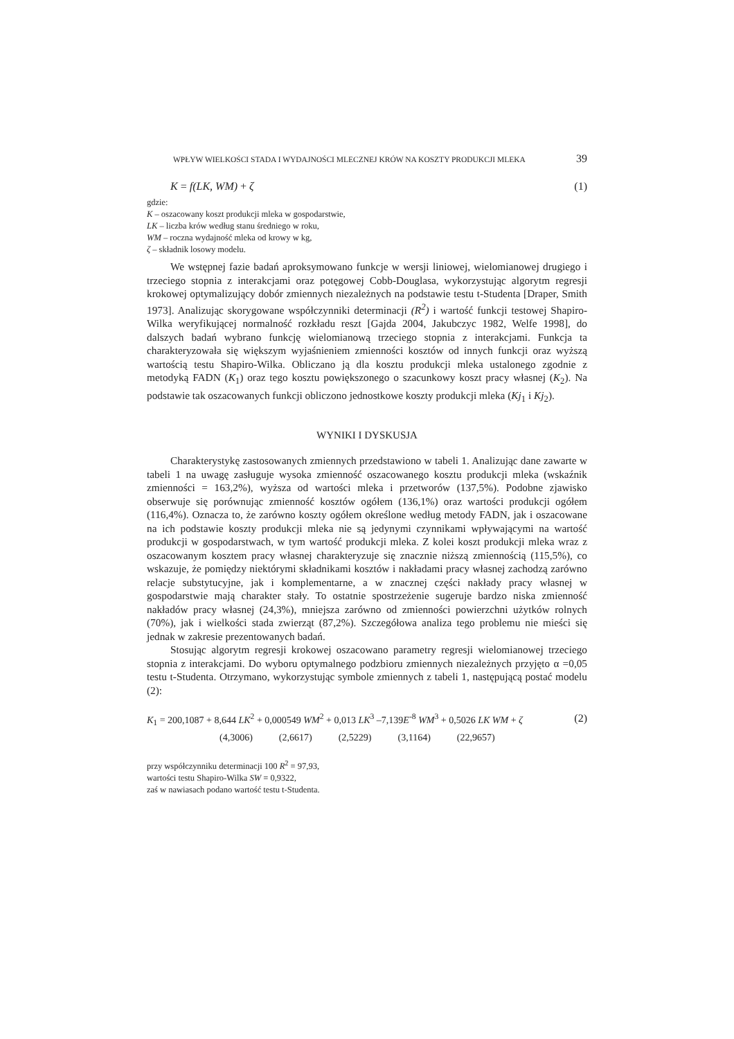WPŁYW WIELKOŚCI STADA I WYDAJNOŚCI MLECZNEJ KRÓW NA KOSZTY PRODUKCJI MLEKA 39
K = f(LK, WM) + ζ (1)
gdzie:
K – oszacowany koszt produkcji mleka w gospodarstwie,
LK – liczba krów według stanu średniego w roku,
WM – roczna wydajność mleka od krowy w kg,
ζ – składnik losowy modelu.
We wstępnej fazie badań aproksymowano funkcje w wersji liniowej, wielomianowej drugiego i trzeciego stopnia z interakcjami oraz potęgowej Cobb-Douglasa, wykorzystując algorytm regresji krokowej optymalizujący dobór zmiennych niezależnych na podstawie testu t-Studenta [Draper, Smith 1973]. Analizując skorygowane współczynniki determinacji (R<sup>2</sup>) i wartość funkcji testowej Shapiro-Wilka weryfikującej normalność rozkładu reszt [Gajda 2004, Jakubczyc 1982, Welfe 1998], do dalszych badań wybrano funkcję wielomianową trzeciego stopnia z interakcjami. Funkcja ta charakteryzowała się większym wyjaśnieniem zmienności kosztów od innych funkcji oraz wyższą wartością testu Shapiro-Wilka. Obliczano ją dla kosztu produkcji mleka ustalonego zgodnie z metodyką FADN (K<sub>1</sub>) oraz tego kosztu powiększonego o szacunkowy koszt pracy własnej (K<sub>2</sub>). Na podstawie tak oszacowanych funkcji obliczono jednostkowe koszty produkcji mleka (Kj<sub>1</sub> i Kj<sub>2</sub>).
WYNIKI I DYSKUSJA
Charakterystykę zastosowanych zmiennych przedstawiono w tabeli 1. Analizując dane zawarte w tabeli 1 na uwagę zasługuje wysoka zmienność oszacowanego kosztu produkcji mleka (wskaźnik zmienności = 163,2%), wyższa od wartości mleka i przetworów (137,5%). Podobne zjawisko obserwuje się porównując zmienność kosztów ogółem (136,1%) oraz wartości produkcji ogółem (116,4%). Oznacza to, że zarówno koszty ogółem określone według metody FADN, jak i oszacowane na ich podstawie koszty produkcji mleka nie są jedynymi czynnikami wpływającymi na wartość produkcji w gospodarstwach, w tym wartość produkcji mleka. Z kolei koszt produkcji mleka wraz z oszacowanym kosztem pracy własnej charakteryzuje się znacznie niższą zmiennością (115,5%), co wskazuje, że pomiędzy niektórymi składnikami kosztów i nakładami pracy własnej zachodzą zarówno relacje substytucyjne, jak i komplementarne, a w znacznej części nakłady pracy własnej w gospodarstwie mają charakter stały. To ostatnie spostrzeżenie sugeruje bardzo niska zmienność nakładów pracy własnej (24,3%), mniejsza zarówno od zmienności powierzchni użytków rolnych (70%), jak i wielkości stada zwierząt (87,2%). Szczegółowa analiza tego problemu nie mieści się jednak w zakresie prezentowanych badań.
Stosując algorytm regresji krokowej oszacowano parametry regresji wielomianowej trzeciego stopnia z interakcjami. Do wyboru optymalnego podzbioru zmiennych niezależnych przyjęto α =0,05 testu t-Studenta. Otrzymano, wykorzystując symbole zmiennych z tabeli 1, następującą postać modelu (2):
K<sub>1</sub> = 200,1087 + 8,644 LK<sup>2</sup> + 0,000549 WM<sup>2</sup> + 0,013 LK<sup>3</sup> –7,139E<sup>-8</sup> WM<sup>3</sup> + 0,5026 LK WM + ζ (2)
(4,3006) (2,6617) (2,5229) (3,1164) (22,9657)
przy współczynniku determinacji 100 R<sup>2</sup> = 97,93,
wartości testu Shapiro-Wilka SW = 0,9322,
zaś w nawiasach podano wartość testu t-Studenta.